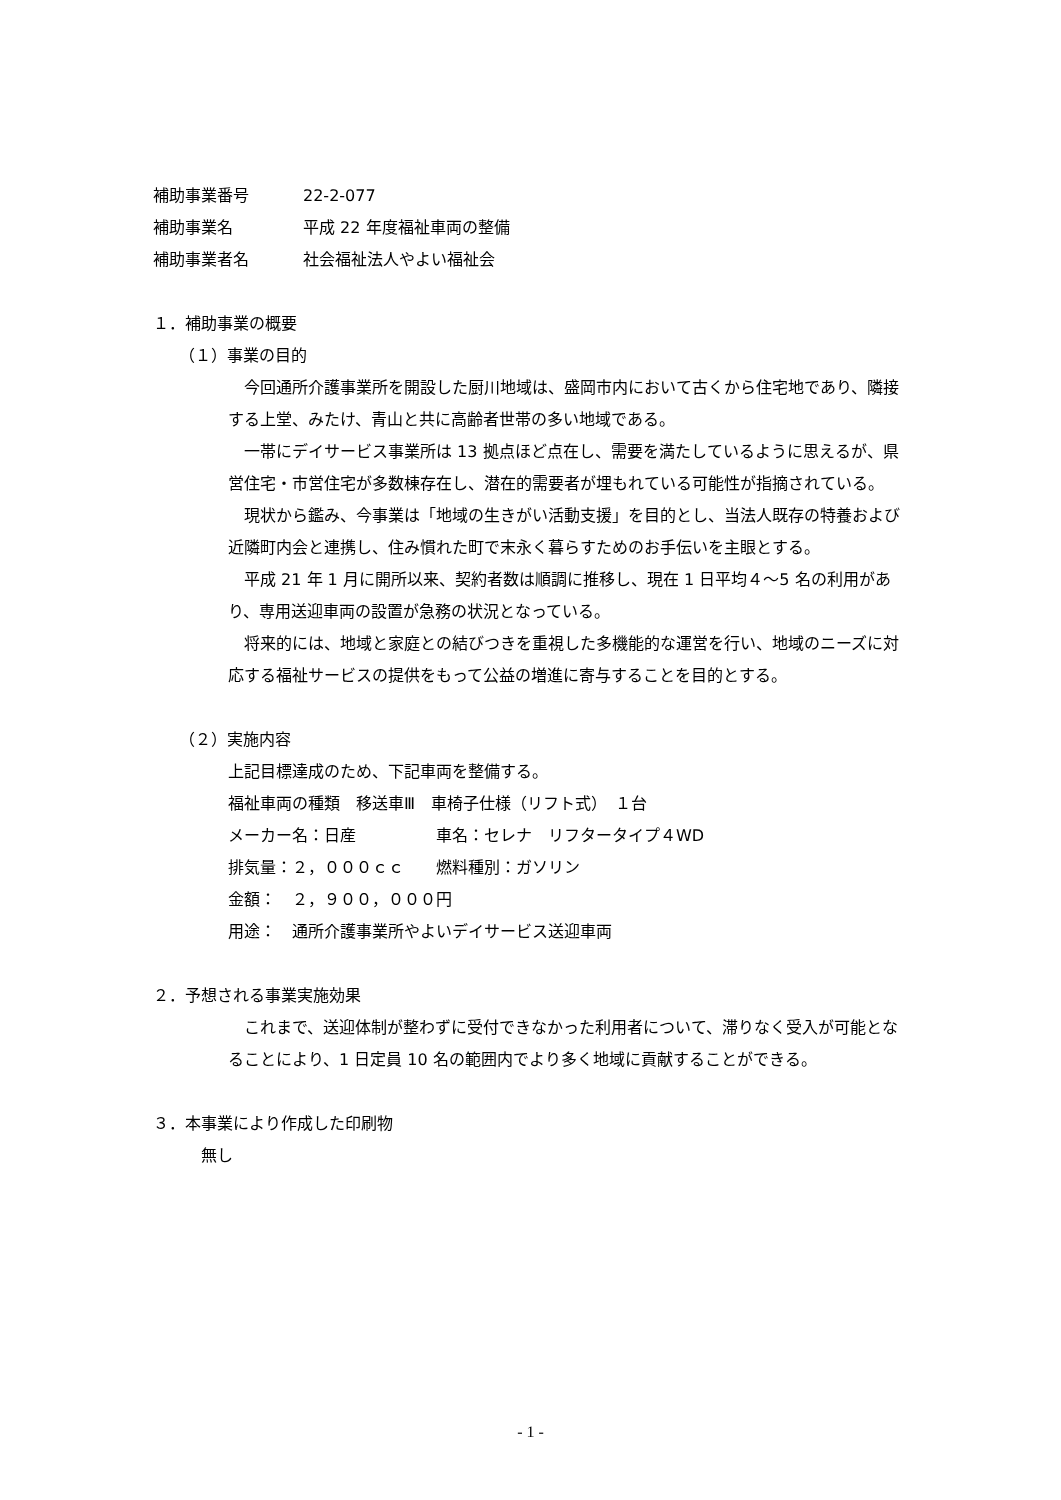補助事業番号 22-2-077
補助事業名 平成 22 年度福祉車両の整備
補助事業者名 社会福祉法人やよい福祉会
１．補助事業の概要
（１）事業の目的
今回通所介護事業所を開設した厨川地域は、盛岡市内において古くから住宅地であり、隣接する上堂、みたけ、青山と共に高齢者世帯の多い地域である。
一帯にデイサービス事業所は 13 拠点ほど点在し、需要を満たしているように思えるが、県営住宅・市営住宅が多数棟存在し、潜在的需要者が埋もれている可能性が指摘されている。
現状から鑑み、今事業は「地域の生きがい活動支援」を目的とし、当法人既存の特養および近隣町内会と連携し、住み慣れた町で末永く暮らすためのお手伝いを主眼とする。
平成 21 年 1 月に開所以来、契約者数は順調に推移し、現在 1 日平均４～5 名の利用があり、専用送迎車両の設置が急務の状況となっている。
将来的には、地域と家庭との結びつきを重視した多機能的な運営を行い、地域のニーズに対応する福祉サービスの提供をもって公益の増進に寄与することを目的とする。
（２）実施内容
上記目標達成のため、下記車両を整備する。
福祉車両の種類　移送車Ⅲ　車椅子仕様（リフト式）　１台
メーカー名：日産　　　　　車名：セレナ　リフタータイプ４WD
排気量：２，０００ｃｃ　　燃料種別：ガソリン
金額：　２，９００，０００円
用途：　通所介護事業所やよいデイサービス送迎車両
２．予想される事業実施効果
これまで、送迎体制が整わずに受付できなかった利用者について、滞りなく受入が可能となることにより、1 日定員 10 名の範囲内でより多く地域に貢献することができる。
３．本事業により作成した印刷物
無し
- 1 -